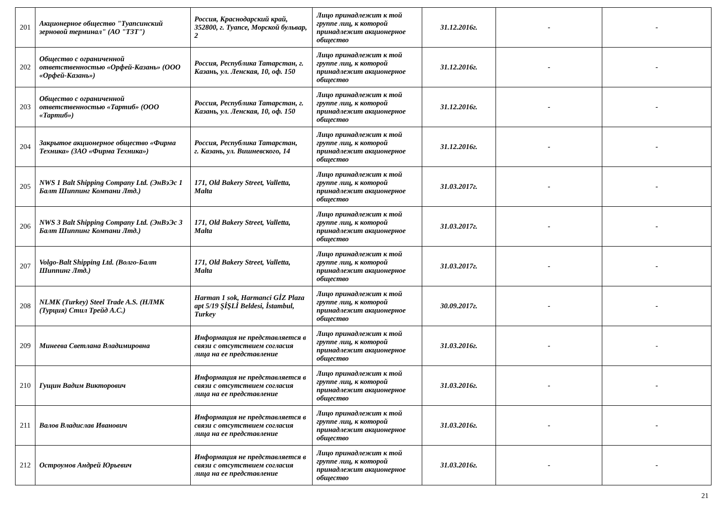| 201 | Акционерное общество "Туапсинский зерновой терминал" (АО "ТЗТ") | Россия, Краснодарский край, 352800, г. Туапсе, Морской бульвар, 2 | Лицо принадлежит к той группе лиц, к которой принадлежит акционерное общество | 31.12.2016г. | - | - |
| 202 | Общество с ограниченной ответственностью «Орфей-Казань» (ООО «Орфей-Казань») | Россия, Республика Татарстан, г. Казань, ул. Ленская, 10, оф. 150 | Лицо принадлежит к той группе лиц, к которой принадлежит акционерное общество | 31.12.2016г. | - | - |
| 203 | Общество с ограниченной ответственностью «Тартиб» (ООО «Тартиб») | Россия, Республика Татарстан, г. Казань, ул. Ленская, 10, оф. 150 | Лицо принадлежит к той группе лиц, к которой принадлежит акционерное общество | 31.12.2016г. | - | - |
| 204 | Закрытое акционерное общество «Фирма Техника» (ЗАО «Фирма Техника») | Россия, Республика Татарстан, г. Казань, ул. Вишневского, 14 | Лицо принадлежит к той группе лиц, к которой принадлежит акционерное общество | 31.12.2016г. | - | - |
| 205 | NWS 1 Balt Shipping Company Ltd. (ЭнВэЭс 1 Балт Шиппинг Компани Лтд.) | 171, Old Bakery Street, Valletta, Malta | Лицо принадлежит к той группе лиц, к которой принадлежит акционерное общество | 31.03.2017г. | - | - |
| 206 | NWS 3 Balt Shipping Company Ltd. (ЭнВэЭс 3 Балт Шиппинг Компани Лтд.) | 171, Old Bakery Street, Valletta, Malta | Лицо принадлежит к той группе лиц, к которой принадлежит акционерное общество | 31.03.2017г. | - | - |
| 207 | Volgo-Balt Shipping Ltd. (Волго-Балт Шиппинг Лтд.) | 171, Old Bakery Street, Valletta, Malta | Лицо принадлежит к той группе лиц, к которой принадлежит акционерное общество | 31.03.2017г. | - | - |
| 208 | NLMK (Turkey) Steel Trade A.S. (НЛМК (Турция) Стил Трейд А.С.) | Harman 1 sok, Harmanci GİZ Plaza apt 5/19 ŞİŞLİ Beldesi, İstambul, Turkey | Лицо принадлежит к той группе лиц, к которой принадлежит акционерное общество | 30.09.2017г. | - | - |
| 209 | Минеева Светлана Владимировна | Информация не представляется в связи с отсутствием согласия лица на ее представление | Лицо принадлежит к той группе лиц, к которой принадлежит акционерное общество | 31.03.2016г. | - | - |
| 210 | Гущин Вадим Викторович | Информация не представляется в связи с отсутствием согласия лица на ее представление | Лицо принадлежит к той группе лиц, к которой принадлежит акционерное общество | 31.03.2016г. | - | - |
| 211 | Валов Владислав Иванович | Информация не представляется в связи с отсутствием согласия лица на ее представление | Лицо принадлежит к той группе лиц, к которой принадлежит акционерное общество | 31.03.2016г. | - | - |
| 212 | Остроумов Андрей Юрьевич | Информация не представляется в связи с отсутствием согласия лица на ее представление | Лицо принадлежит к той группе лиц, к которой принадлежит акционерное общество | 31.03.2016г. | - | - |
21